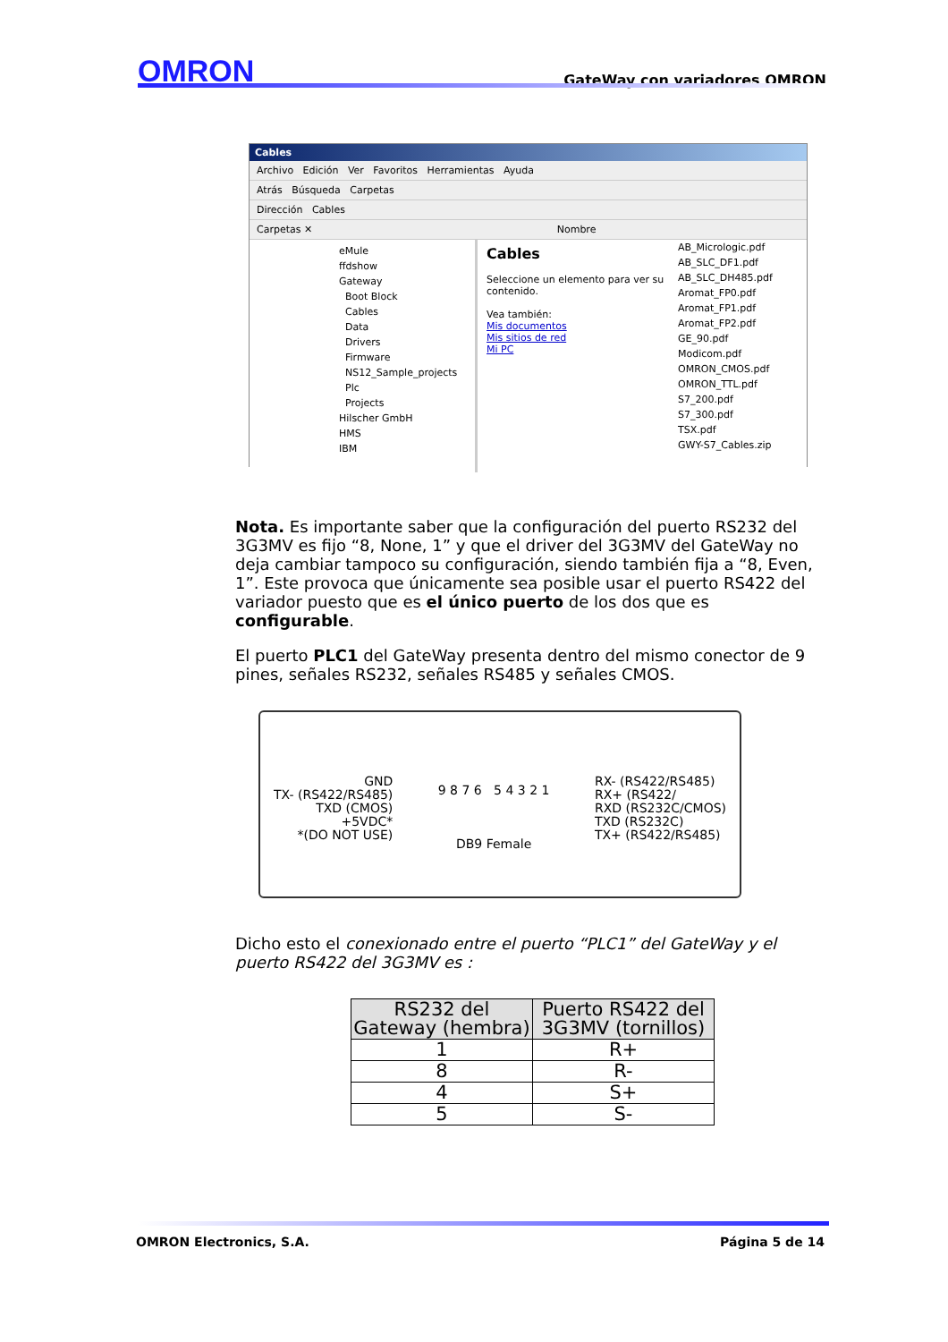OMRON GateWay con variadores OMRON
Cables
Archivo Edición Ver Favoritos Herramientas Ayuda
Atrás Búsqueda Carpetas
Dirección Cables
Carpetas ✕ Nombre
eMule
ffdshow
Gateway
Boot Block
Cables
Data
Drivers
Firmware
NS12_Sample_projects
Plc
Projects
Hilscher GmbH
HMS
IBM
Cables
Seleccione un elemento para ver su contenido.
Vea también:
Mis documentos
Mis sitios de red
Mi PC
AB_Micrologic.pdf
AB_SLC_DF1.pdf
AB_SLC_DH485.pdf
Aromat_FP0.pdf
Aromat_FP1.pdf
Aromat_FP2.pdf
GE_90.pdf
Modicom.pdf
OMRON_CMOS.pdf
OMRON_TTL.pdf
S7_200.pdf
S7_300.pdf
TSX.pdf
GWY-S7_Cables.zip
Nota. Es importante saber que la configuración del puerto RS232 del 3G3MV es fijo “8, None, 1” y que el driver del 3G3MV del GateWay no deja cambiar tampoco su configuración, siendo también fija a “8, Even, 1”. Este provoca que únicamente sea posible usar el puerto RS422 del variador puesto que es el único puerto de los dos que es configurable.
El puerto PLC1 del GateWay presenta dentro del mismo conector de 9 pines, señales RS232, señales RS485 y señales CMOS.
GND
TX- (RS422/RS485)
TXD (CMOS)
+5VDC*
*(DO NOT USE)
9 8 7 6 5 4 3 2 1
DB9 Female
RX- (RS422/RS485)
RX+ (RS422/
RXD (RS232C/CMOS)
TXD (RS232C)
TX+ (RS422/RS485)
Dicho esto el conexionado entre el puerto “PLC1” del GateWay y el puerto RS422 del 3G3MV es :
| RS232 del Gateway (hembra) | Puerto RS422 del 3G3MV (tornillos) |
| --- | --- |
| 1 | R+ |
| 8 | R- |
| 4 | S+ |
| 5 | S- |
OMRON Electronics, S.A. Página 5 de 14